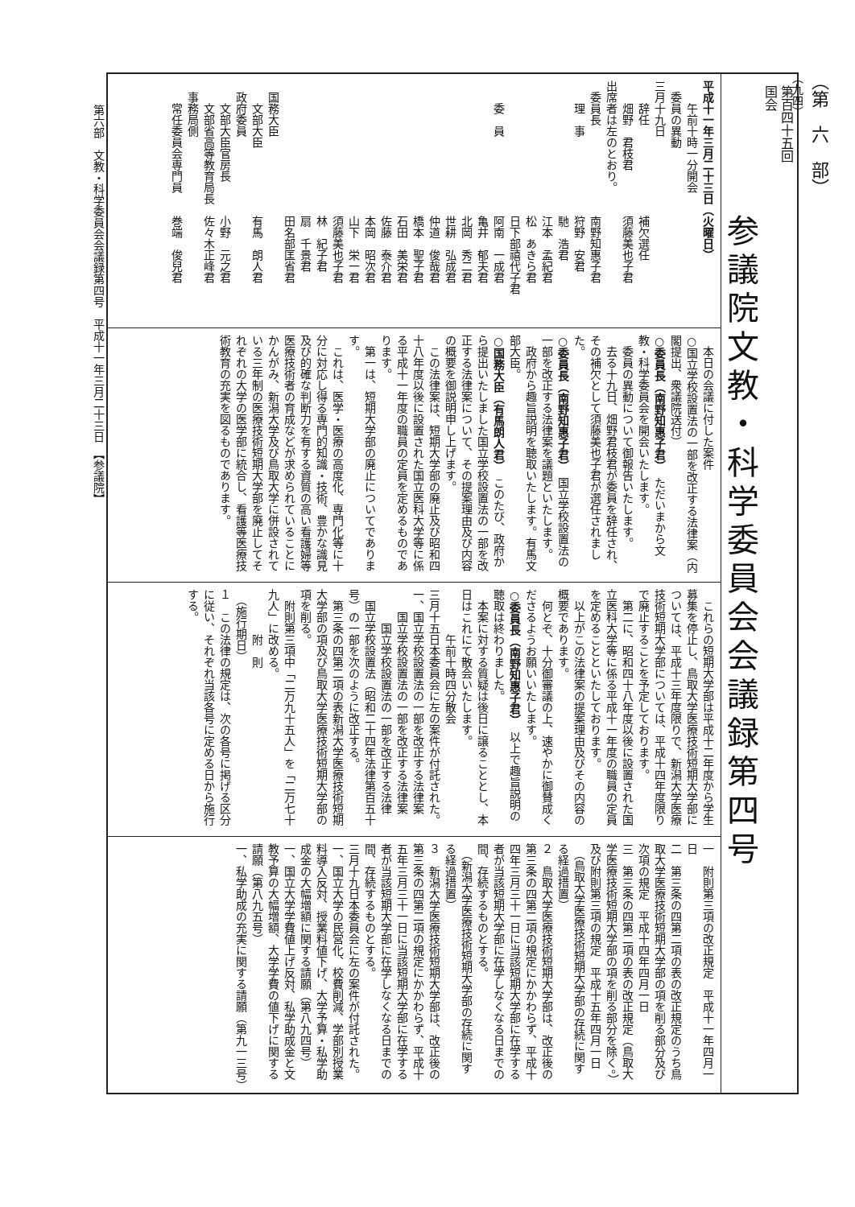（第　六　部）
（九四）
第百四十五回
国会
参議院文教・科学委員会会議録第四号
平成十一年三月二十三日（火曜日）
　　午前十時一分開会
　委員の異動
三月十九日
　　辞任　　　　　　　　補欠選任
　　畑野　君枝君　　　　須藤美也子君
出席者は左のとおり。
　委員長　　　　　　　　南野知惠子君
　　理　事　　　　　　　狩野　安君
　　　　　　　　　　　　馳　浩君
　　　　　　　　　　　　江本　孟紀君
　　　　　　　　　　　　松　あきら君
　　　　　　　　　　　　日下部禧代子君
　　委　員　　　　　　　阿南　一成君
　　　　　　　　　　　　亀井　郁夫君
　　　　　　　　　　　　北岡　秀二君
　　　　　　　　　　　　世耕　弘成君
　　　　　　　　　　　　仲道　俊哉君
　　　　　　　　　　　　橋本　聖子君
　　　　　　　　　　　　石田　美栄君
　　　　　　　　　　　　佐藤　泰介君
　　　　　　　　　　　　本岡　昭次君
　　　　　　　　　　　　山下　栄一君
　　　　　　　　　　　　須藤美也子君
　　　　　　　　　　　　林　紀子君
　　　　　　　　　　　　扇　千景君
　　　　　　　　　　　　田名部匡省君
　国務大臣
　　文部大臣　　　　　　有馬　朗人君
　政府委員
　　文部大臣官房長　　　小野　元之君
　　文部省高等教育局長　佐々木正峰君
　事務局側
　　常任委員会専門員　　巻端　俊兒君
　本日の会議に付した案件
○国立学校設置法の一部を改正する法律案（内閣提出、衆議院送付）
○委員長（南野知惠子君）　ただいまから文教・科学委員会を開会いたします。
委員の異動について御報告いたします。
去る十九日、畑野君枝君が委員を辞任され、その補欠として須藤美也子君が選任されました。
○委員長（南野知惠子君）　国立学校設置法の一部を改正する法律案を議題といたします。
政府から趣旨説明を聴取いたします。有馬文部大臣。
○国務大臣（有馬朗人君）　このたび、政府から提出いたしました国立学校設置法の一部を改正する法律案について、その提案理由及び内容の概要を御説明申し上げます。
この法律案は、短期大学部の廃止及び昭和四十八年度以後に設置された国立医科大学等に係る平成十一年度の職員の定員を定めるものであります。
第一は、短期大学部の廃止についてであります。
これは、医学・医療の高度化、専門化等に十分に対応し得る専門的知識・技術、豊かな識見及び的確な判断力を有する資質の高い看護婦等医療技術者の育成などが求められていることにかんがみ、新潟大学及び鳥取大学に併設されている三年制の医療技術短期大学部を廃止してそれぞれの大学の医学部に統合し、看護等医療技術教育の充実を図るものであります。
これらの短期大学部は平成十二年度から学生募集を停止し、鳥取大学医療技術短期大学部については、平成十三年度限りで、新潟大学医療技術短期大学部については、平成十四年度限りで廃止することを予定しております。
第二に、昭和四十八年度以後に設置された国立医科大学等に係る平成十一年度の職員の定員を定めることといたしております。
以上がこの法律案の提案理由及びその内容の概要であります。
何とぞ、十分御審議の上、速やかに御賛成くださるようお願いいたします。
○委員長（南野知惠子君）　以上で趣旨説明の聴取は終わりました。
本案に対する質疑は後日に譲ることとし、本日はこれにて散会いたします。
　　　　午前十時四分散会
三月十五日本委員会に左の案件が付託された。
一、国立学校設置法の一部を改正する法律案
　　国立学校設置法の一部を改正する法律案
　　　国立学校設置法の一部を改正する法律
国立学校設置法（昭和二十四年法律第百五十号）の一部を次のように改正する。
第三条の四第二項の表新潟大学医療技術短期大学部の項及び鳥取大学医療技術短期大学部の項を削る。
附則第三項中「二万九十五人」を「二万七十九人」に改める。
　　　　附　則
　（施行期日）
１　この法律の規定は、次の各号に掲げる区分に従い、それぞれ当該各号に定める日から施行する。
一　附則第三項の改正規定　平成十一年四月一日
二　第三条の四第二項の表の改正規定のうち鳥取大学医療技術短期大学部の項を削る部分及び次項の規定　平成十四年四月一日
三　第三条の四第二項の表の改正規定（鳥取大学医療技術短期大学部の項を削る部分を除く。）及び附則第三項の規定　平成十五年四月一日
　（鳥取大学医療技術短期大学部の存続に関する経過措置）
２　鳥取大学医療技術短期大学部は、改正後の第三条の四第二項の規定にかかわらず、平成十四年三月三十一日に当該短期大学部に在学する者が当該短期大学部に在学しなくなる日までの間、存続するものとする。
　（新潟大学医療技術短期大学部の存続に関する経過措置）
３　新潟大学医療技術短期大学部は、改正後の第三条の四第二項の規定にかかわらず、平成十五年三月三十一日に当該短期大学部に在学する者が当該短期大学部に在学しなくなる日までの間、存続するものとする。
三月十九日本委員会に左の案件が付託された。
一、国立大学の民営化、校費削減、学部別授業料導入反対、授業料値下げ、大学予算・私学助成金の大幅増額に関する請願（第八九四号）
一、国立大学学費値上げ反対、私学助成金と文教予算の大幅増額、大学学費の値下げに関する請願（第八九五号）
一、私学助成の充実に関する請願（第九一三号）
第六部　文教・科学委員会会議録第四号　平成十一年三月二十三日　【参議院】